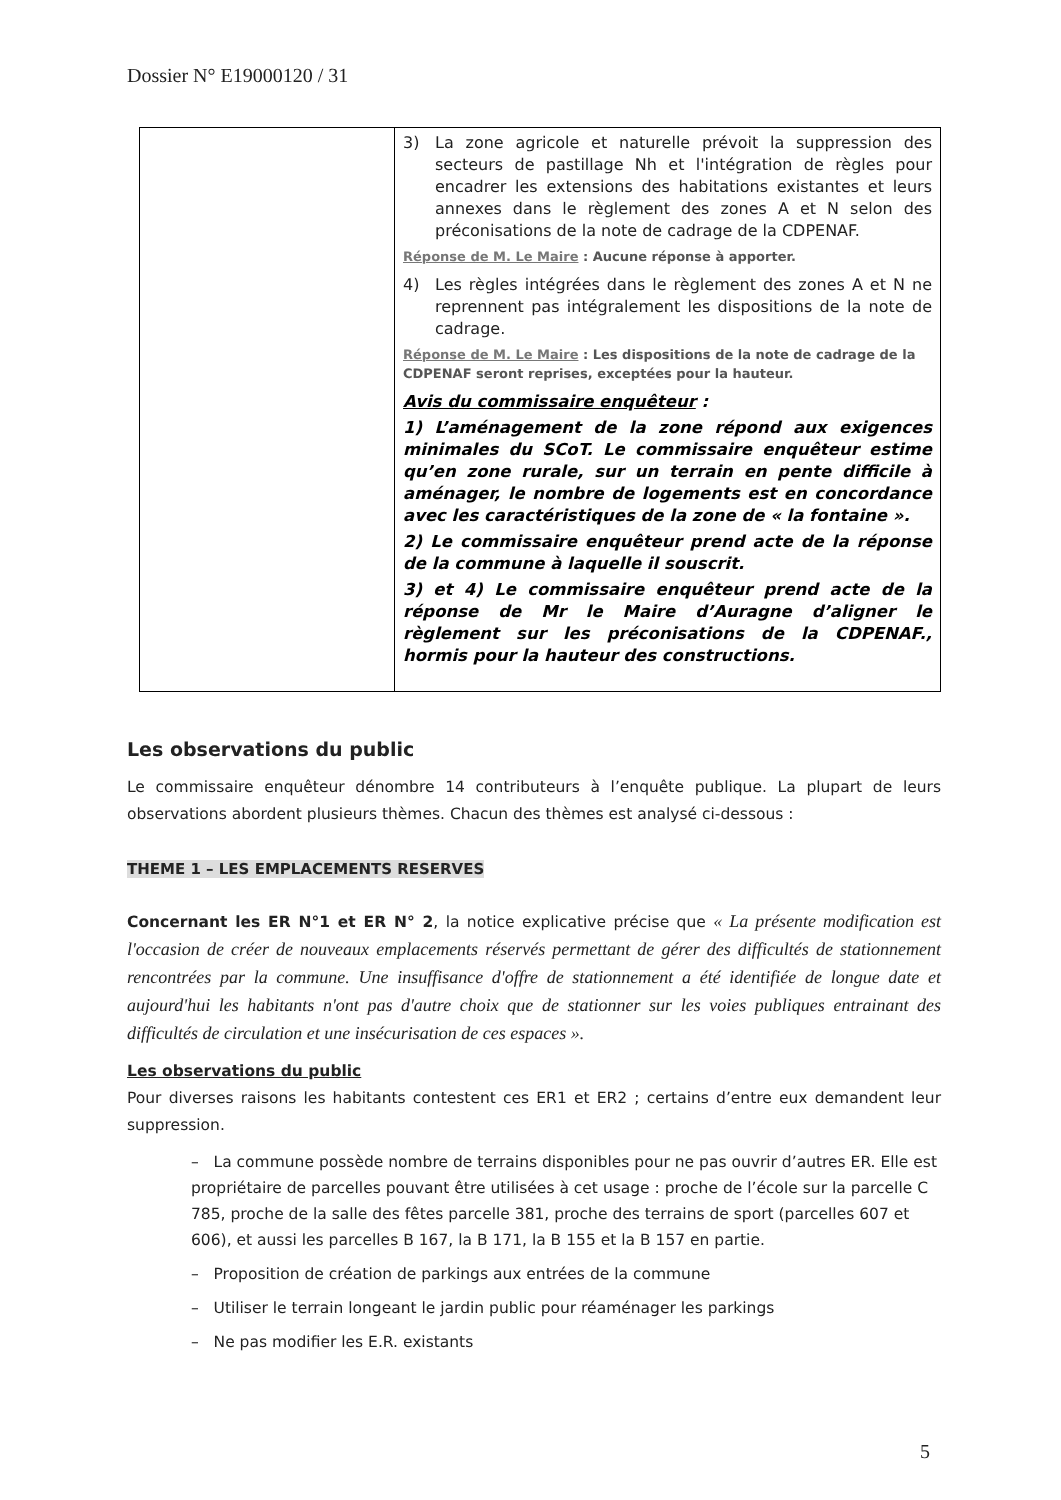Dossier N° E19000120 / 31
| | 3) La zone agricole et naturelle prévoit la suppression des secteurs de pastillage Nh et l'intégration de règles pour encadrer les extensions des habitations existantes et leurs annexes dans le règlement des zones A et N selon des préconisations de la note de cadrage de la CDPENAF. Réponse de M. Le Maire : Aucune réponse à apporter. 4) Les règles intégrées dans le règlement des zones A et N ne reprennent pas intégralement les dispositions de la note de cadrage. Réponse de M. Le Maire : Les dispositions de la note de cadrage de la CDPENAF seront reprises, exceptées pour la hauteur. Avis du commissaire enquêteur : 1) L’aménagement de la zone répond aux exigences minimales du SCoT. Le commissaire enquêteur estime qu’en zone rurale, sur un terrain en pente difficile à aménager, le nombre de logements est en concordance avec les caractéristiques de la zone de « la fontaine ». 2) Le commissaire enquêteur prend acte de la réponse de la commune à laquelle il souscrit. 3) et 4) Le commissaire enquêteur prend acte de la réponse de Mr le Maire d’Auragne d’aligner le règlement sur les préconisations de la CDPENAF., hormis pour la hauteur des constructions. |
Les observations du public
Le commissaire enquêteur dénombre 14 contributeurs à l’enquête publique. La plupart de leurs observations abordent plusieurs thèmes. Chacun des thèmes est analysé ci-dessous :
THEME 1 – LES EMPLACEMENTS RESERVES
Concernant les ER N°1 et ER N° 2, la notice explicative précise que « La présente modification est l'occasion de créer de nouveaux emplacements réservés permettant de gérer des difficultés de stationnement rencontrées par la commune. Une insuffisance d'offre de stationnement a été identifiée de longue date et aujourd'hui les habitants n'ont pas d'autre choix que de stationner sur les voies publiques entrainant des difficultés de circulation et une insécurisation de ces espaces ».
Les observations du public
Pour diverses raisons les habitants contestent ces ER1 et ER2 ; certains d’entre eux demandent leur suppression.
– La commune possède nombre de terrains disponibles pour ne pas ouvrir d’autres ER. Elle est propriétaire de parcelles pouvant être utilisées à cet usage : proche de l’école sur la parcelle C 785, proche de la salle des fêtes parcelle 381, proche des terrains de sport (parcelles 607 et 606), et aussi les parcelles B 167, la B 171, la B 155 et la B 157 en partie.
– Proposition de création de parkings aux entrées de la commune
– Utiliser le terrain longeant le jardin public pour réaménager les parkings
– Ne pas modifier les E.R. existants
5